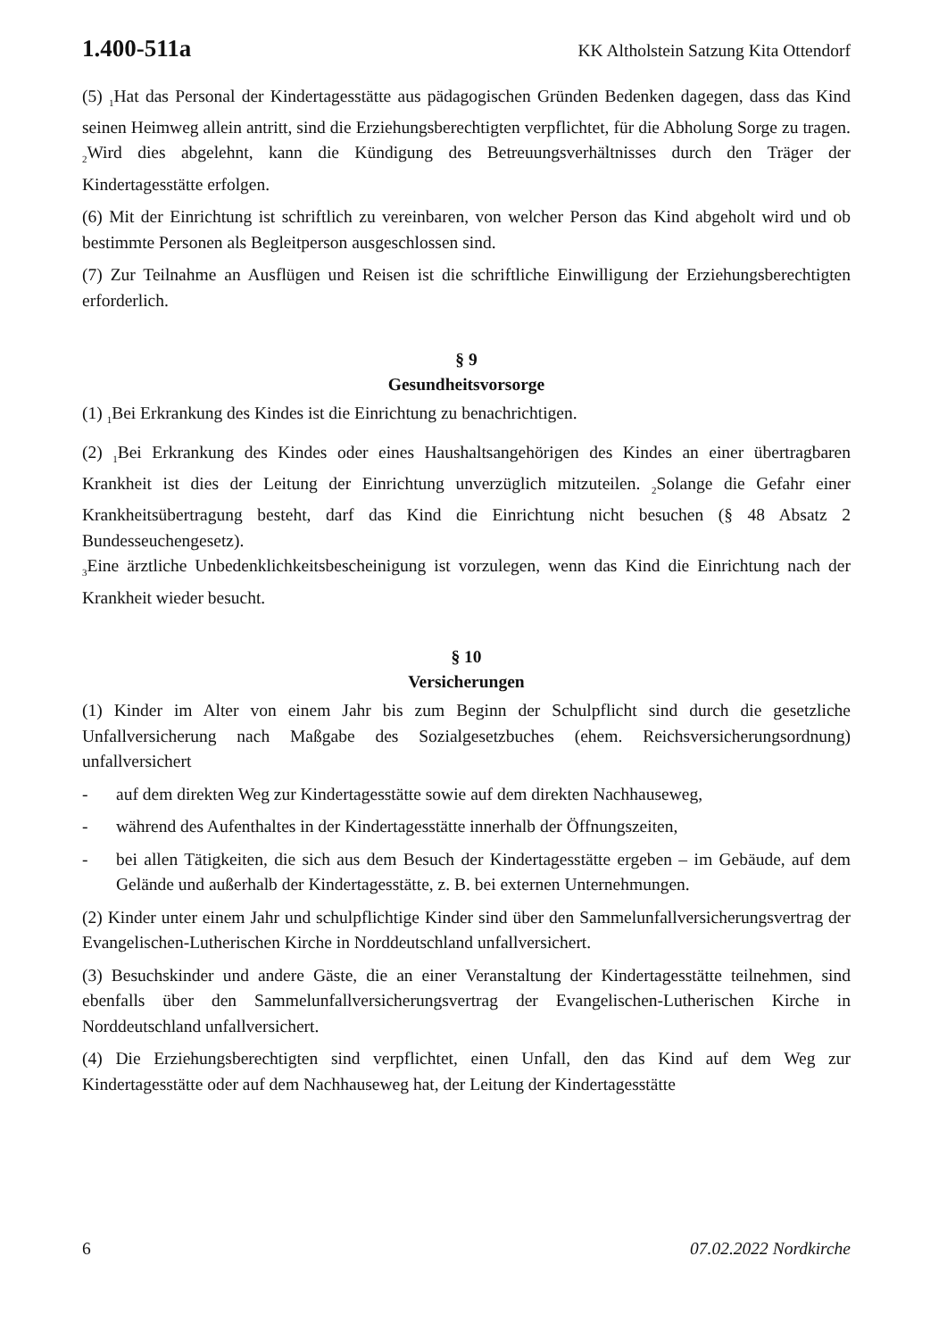1.400-511a KK Altholstein Satzung Kita Ottendorf
(5) <sub>1</sub>Hat das Personal der Kindertagesstätte aus pädagogischen Gründen Bedenken dagegen, dass das Kind seinen Heimweg allein antritt, sind die Erziehungsberechtigten verpflichtet, für die Abholung Sorge zu tragen. <sub>2</sub>Wird dies abgelehnt, kann die Kündigung des Betreuungsverhältnisses durch den Träger der Kindertagesstätte erfolgen.
(6) Mit der Einrichtung ist schriftlich zu vereinbaren, von welcher Person das Kind abgeholt wird und ob bestimmte Personen als Begleitperson ausgeschlossen sind.
(7) Zur Teilnahme an Ausflügen und Reisen ist die schriftliche Einwilligung der Erziehungsberechtigten erforderlich.
§ 9
Gesundheitsvorsorge
(1) <sub>1</sub>Bei Erkrankung des Kindes ist die Einrichtung zu benachrichtigen.
(2) <sub>1</sub>Bei Erkrankung des Kindes oder eines Haushaltsangehörigen des Kindes an einer übertragbaren Krankheit ist dies der Leitung der Einrichtung unverzüglich mitzuteilen. <sub>2</sub>Solange die Gefahr einer Krankheitsübertragung besteht, darf das Kind die Einrichtung nicht besuchen (§ 48 Absatz 2 Bundesseuchengesetz).
<sub>3</sub>Eine ärztliche Unbedenklichkeitsbescheinigung ist vorzulegen, wenn das Kind die Einrichtung nach der Krankheit wieder besucht.
§ 10
Versicherungen
(1) Kinder im Alter von einem Jahr bis zum Beginn der Schulpflicht sind durch die gesetzliche Unfallversicherung nach Maßgabe des Sozialgesetzbuches (ehem. Reichsversicherungsordnung) unfallversichert
- auf dem direkten Weg zur Kindertagesstätte sowie auf dem direkten Nachhauseweg,
- während des Aufenthaltes in der Kindertagesstätte innerhalb der Öffnungszeiten,
- bei allen Tätigkeiten, die sich aus dem Besuch der Kindertagesstätte ergeben – im Gebäude, auf dem Gelände und außerhalb der Kindertagesstätte, z. B. bei externen Unternehmungen.
(2) Kinder unter einem Jahr und schulpflichtige Kinder sind über den Sammelunfallversicherungsvertrag der Evangelischen-Lutherischen Kirche in Norddeutschland unfallversichert.
(3) Besuchskinder und andere Gäste, die an einer Veranstaltung der Kindertagesstätte teilnehmen, sind ebenfalls über den Sammelunfallversicherungsvertrag der Evangelischen-Lutherischen Kirche in Norddeutschland unfallversichert.
(4) Die Erziehungsberechtigten sind verpflichtet, einen Unfall, den das Kind auf dem Weg zur Kindertagesstätte oder auf dem Nachhauseweg hat, der Leitung der Kindertagesstätte
6 07.02.2022 Nordkirche